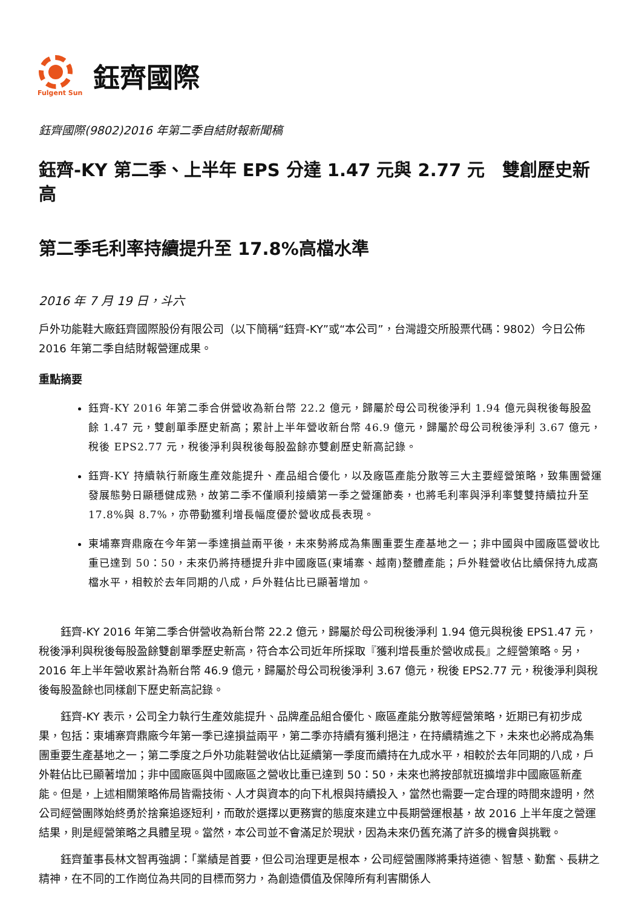Fulgent Sun
鈺齊國際
鈺齊國際(9802)2016 年第二季自結財報新聞稿
鈺齊-KY 第二季、上半年 EPS 分達 1.47 元與 2.77 元　雙創歷史新高
第二季毛利率持續提升至 17.8%高檔水準
2016 年 7 月 19 日，斗六
戶外功能鞋大廠鈺齊國際股份有限公司（以下簡稱“鈺齊-KY”或“本公司”，台灣證交所股票代碼：9802）今日公佈 2016 年第二季自結財報營運成果。
重點摘要
鈺齊-KY 2016 年第二季合併營收為新台幣 22.2 億元，歸屬於母公司稅後淨利 1.94 億元與稅後每股盈餘 1.47 元，雙創單季歷史新高；累計上半年營收新台幣 46.9 億元，歸屬於母公司稅後淨利 3.67 億元，稅後 EPS2.77 元，稅後淨利與稅後每股盈餘亦雙創歷史新高記錄。
鈺齊-KY 持續執行新廠生產效能提升、產品組合優化，以及廠區產能分散等三大主要經營策略，致集團營運發展態勢日顯穩健成熟，故第二季不僅順利接續第一季之營運節奏，也將毛利率與淨利率雙雙持續拉升至 17.8%與 8.7%，亦帶動獲利增長幅度優於營收成長表現。
東埔寨齊鼎廠在今年第一季達損益兩平後，未來勢將成為集團重要生產基地之一；非中國與中國廠區營收比重已達到 50：50，未來仍將持穩提升非中國廠區(東埔寨、越南)整體產能；戶外鞋營收佔比續保持九成高檔水平，相較於去年同期的八成，戶外鞋佔比已顯著增加。
鈺齊-KY 2016 年第二季合併營收為新台幣 22.2 億元，歸屬於母公司稅後淨利 1.94 億元與稅後 EPS1.47 元，稅後淨利與稅後每股盈餘雙創單季歷史新高，符合本公司近年所採取『獲利增長重於營收成長』之經營策略。另，2016 年上半年營收累計為新台幣 46.9 億元，歸屬於母公司稅後淨利 3.67 億元，稅後 EPS2.77 元，稅後淨利與稅後每股盈餘也同樣創下歷史新高記錄。
鈺齊-KY 表示，公司全力執行生產效能提升、品牌產品組合優化、廠區產能分散等經營策略，近期已有初步成果，包括：東埔寨齊鼎廠今年第一季已達損益兩平，第二季亦持續有獲利挹注，在持續精進之下，未來也必將成為集團重要生產基地之一；第二季度之戶外功能鞋營收佔比延續第一季度而續持在九成水平，相較於去年同期的八成，戶外鞋佔比已顯著增加；非中國廠區與中國廠區之營收比重已達到 50：50，未來也將按部就班擴增非中國廠區新產能。但是，上述相關策略佈局皆需技術、人才與資本的向下札根與持續投入，當然也需要一定合理的時間來證明，然公司經營團隊始終勇於捨棄追逐短利，而敢於選擇以更務實的態度來建立中長期營運根基，故 2016 上半年度之營運結果，則是經營策略之具體呈現。當然，本公司並不會滿足於現狀，因為未來仍舊充滿了許多的機會與挑戰。
鈺齊董事長林文智再強調：「業績是首要，但公司治理更是根本，公司經營團隊將秉持道德、智慧、勤奮、長耕之精神，在不同的工作崗位為共同的目標而努力，為創造價值及保障所有利害關係人